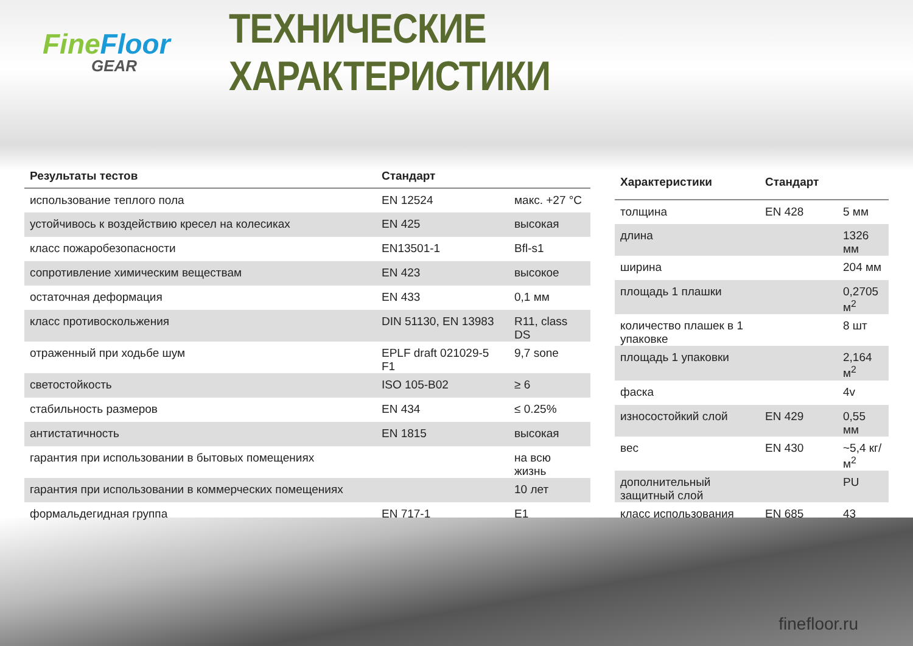Fine Floor
GEAR
ТЕХНИЧЕСКИЕ ХАРАКТЕРИСТИКИ
| Результаты тестов | Стандарт | |
| --- | --- | --- |
| использование теплого пола | EN 12524 | макс. +27 °C |
| устойчивось к воздействию кресел на колесиках | EN 425 | высокая |
| класс пожаробезопасности | EN13501-1 | Bfl-s1 |
| сопротивление химическим веществам | EN 423 | высокое |
| остаточная деформация | EN 433 | 0,1 мм |
| класс противоскольжения | DIN 51130, EN 13983 | R11, class DS |
| отраженный при ходьбе шум | EPLF draft 021029-5 F1 | 9,7 sone |
| светостойкость | ISO 105-B02 | ≥ 6 |
| стабильность размеров | EN 434 | ≤ 0.25% |
| антистатичность | EN 1815 | высокая |
| гарантия при использовании в бытовых помещениях | | на всю жизнь |
| гарантия при использовании в коммерческих помещениях | | 10 лет |
| формальдегидная группа | EN 717-1 | E1 |
| Характеристики | Стандарт | |
| --- | --- | --- |
| толщина | EN 428 | 5 мм |
| длина | | 1326 мм |
| ширина | | 204 мм |
| площадь 1 плашки | | 0,2705 м<sup>2</sup> |
| количество плашек в 1 упаковке | | 8 шт |
| площадь 1 упаковки | | 2,164 м<sup>2</sup> |
| фаска | | 4v |
| износостойкий слой | EN 429 | 0,55 мм |
| вес | EN 430 | ~5,4 кг/м<sup>2</sup> |
| дополнительный защитный слой | | PU |
| класс использования | EN 685 | 43 |
finefloor.ru